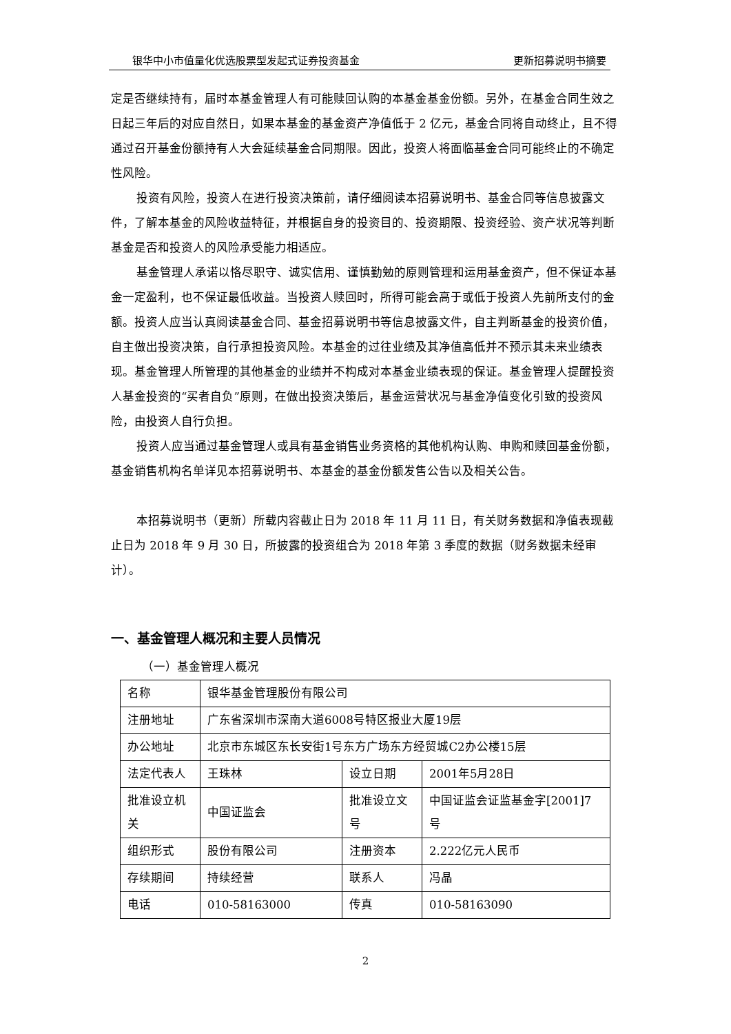银华中小市值量化优选股票型发起式证券投资基金 更新招募说明书摘要
定是否继续持有，届时本基金管理人有可能赎回认购的本基金基金份额。另外，在基金合同生效之日起三年后的对应自然日，如果本基金的基金资产净值低于 2 亿元，基金合同将自动终止，且不得通过召开基金份额持有人大会延续基金合同期限。因此，投资人将面临基金合同可能终止的不确定性风险。
投资有风险，投资人在进行投资决策前，请仔细阅读本招募说明书、基金合同等信息披露文件，了解本基金的风险收益特征，并根据自身的投资目的、投资期限、投资经验、资产状况等判断基金是否和投资人的风险承受能力相适应。
基金管理人承诺以恪尽职守、诚实信用、谨慎勤勉的原则管理和运用基金资产，但不保证本基金一定盈利，也不保证最低收益。当投资人赎回时，所得可能会高于或低于投资人先前所支付的金额。投资人应当认真阅读基金合同、基金招募说明书等信息披露文件，自主判断基金的投资价值，自主做出投资决策，自行承担投资风险。本基金的过往业绩及其净值高低并不预示其未来业绩表现。基金管理人所管理的其他基金的业绩并不构成对本基金业绩表现的保证。基金管理人提醒投资人基金投资的“买者自负”原则，在做出投资决策后，基金运营状况与基金净值变化引致的投资风险，由投资人自行负担。
投资人应当通过基金管理人或具有基金销售业务资格的其他机构认购、申购和赎回基金份额，基金销售机构名单详见本招募说明书、本基金的基金份额发售公告以及相关公告。
本招募说明书（更新）所载内容截止日为 2018 年 11 月 11 日，有关财务数据和净值表现截止日为 2018 年 9 月 30 日，所披露的投资组合为 2018 年第 3 季度的数据（财务数据未经审计）。
一、基金管理人概况和主要人员情况
（一）基金管理人概况
| 名称 | 银华基金管理股份有限公司 | | |
| 注册地址 | 广东省深圳市深南大道6008号特区报业大厦19层 | | |
| 办公地址 | 北京市东城区东长安街1号东方广场东方经贸城C2办公楼15层 | | |
| 法定代表人 | 王珠林 | 设立日期 | 2001年5月28日 |
| 批准设立机关 | 中国证监会 | 批准设立文号 | 中国证监会证监基金字[2001]7号 |
| 组织形式 | 股份有限公司 | 注册资本 | 2.222亿元人民币 |
| 存续期间 | 持续经营 | 联系人 | 冯晶 |
| 电话 | 010-58163000 | 传真 | 010-58163090 |
2